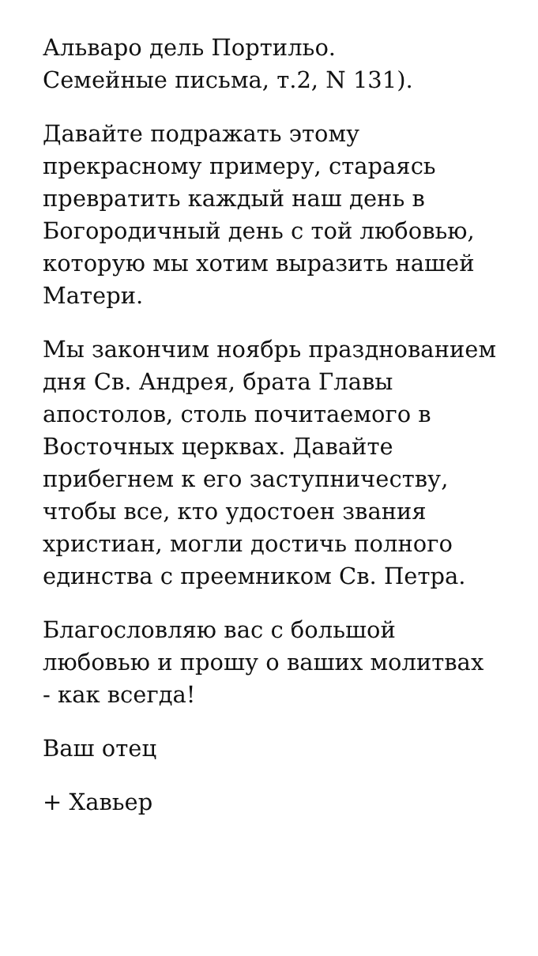Альваро дель Портильо.
Семейные письма, т.2, N 131).
Давайте подражать этому прекрасному примеру, стараясь превратить каждый наш день в Богородичный день с той любовью, которую мы хотим выразить нашей Матери.
Мы закончим ноябрь празднованием дня Св. Андрея, брата Главы апостолов, столь почитаемого в Восточных церквах. Давайте прибегнем к его заступничеству, чтобы все, кто удостоен звания христиан, могли достичь полного единства с преемником Св. Петра.
Благословляю вас с большой любовью и прошу о ваших молитвах - как всегда!
Ваш отец
+ Хавьер